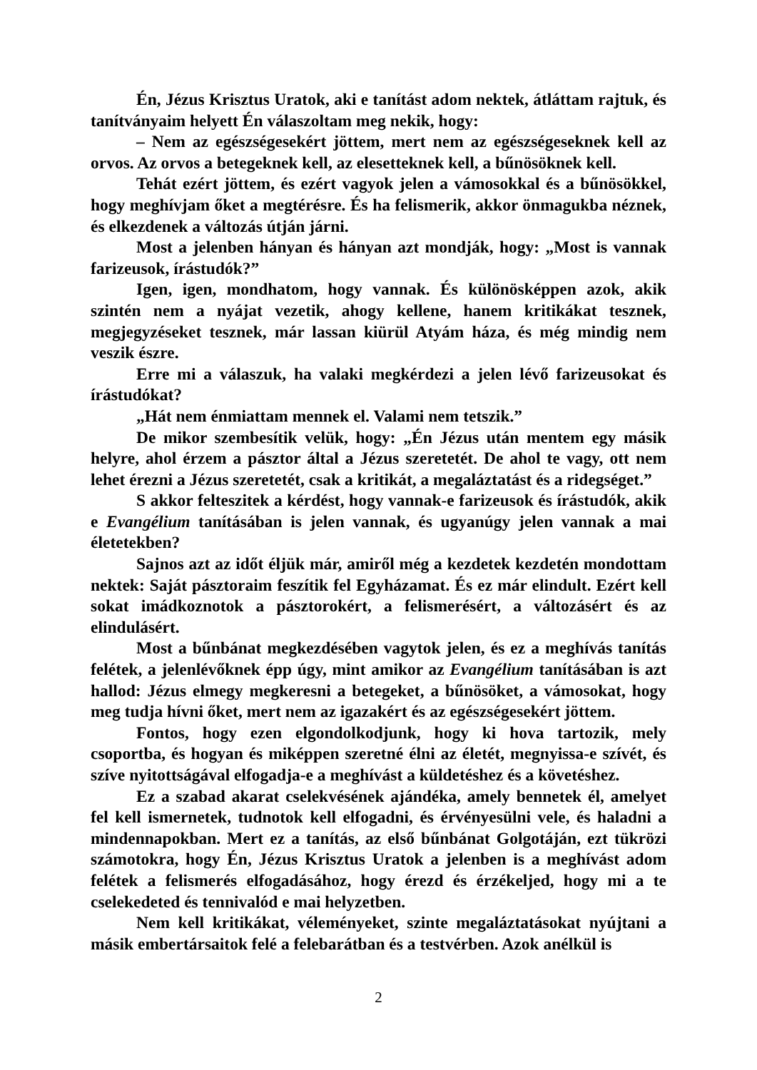Én, Jézus Krisztus Uratok, aki e tanítást adom nektek, átláttam rajtuk, és tanítványaim helyett Én válaszoltam meg nekik, hogy:
– Nem az egészségesekért jöttem, mert nem az egészségeseknek kell az orvos. Az orvos a betegeknek kell, az elesetteknek kell, a bűnösöknek kell.
Tehát ezért jöttem, és ezért vagyok jelen a vámosokkal és a bűnösökkel, hogy meghívjam őket a megtérésre. És ha felismerik, akkor önmagukba néznek, és elkezdenek a változás útján járni.
Most a jelenben hányan és hányan azt mondják, hogy: „Most is vannak farizeusok, írástudók?”
Igen, igen, mondhatom, hogy vannak. És különösképpen azok, akik szintén nem a nyájat vezetik, ahogy kellene, hanem kritikákat tesznek, megjegyzéseket tesznek, már lassan kiürül Atyám háza, és még mindig nem veszik észre.
Erre mi a válaszuk, ha valaki megkérdezi a jelen lévő farizeusokat és írástudókat?
„Hát nem énmiattam mennek el. Valami nem tetszik.”
De mikor szembesítik velük, hogy: „Én Jézus után mentem egy másik helyre, ahol érzem a pásztor által a Jézus szeretetét. De ahol te vagy, ott nem lehet érezni a Jézus szeretetét, csak a kritikát, a megaláztatást és a ridegséget.”
S akkor felteszitek a kérdést, hogy vannak-e farizeusok és írástudók, akik e Evangélium tanításában is jelen vannak, és ugyanúgy jelen vannak a mai életetekben?
Sajnos azt az időt éljük már, amiről még a kezdetek kezdetén mondottam nektek: Saját pásztoraim feszítik fel Egyházamat. És ez már elindult. Ezért kell sokat imádkoznotok a pásztorokért, a felismerésért, a változásért és az elindulásért.
Most a bűnbánat megkezdésében vagytok jelen, és ez a meghívás tanítás felétek, a jelenlévőknek épp úgy, mint amikor az Evangélium tanításában is azt hallod: Jézus elmegy megkeresni a betegeket, a bűnösöket, a vámosokat, hogy meg tudja hívni őket, mert nem az igazakért és az egészségesekért jöttem.
Fontos, hogy ezen elgondolkodjunk, hogy ki hova tartozik, mely csoportba, és hogyan és miképpen szeretné élni az életét, megnyissa-e szívét, és szíve nyitottságával elfogadja-e a meghívást a küldetéshez és a követéshez.
Ez a szabad akarat cselekvésének ajándéka, amely bennetek él, amelyet fel kell ismernetek, tudnotok kell elfogadni, és érvényesülni vele, és haladni a mindennapokban. Mert ez a tanítás, az első bűnbánat Golgotáján, ezt tükrözi számotokra, hogy Én, Jézus Krisztus Uratok a jelenben is a meghívást adom felétek a felismerés elfogadásához, hogy érezd és érzékeljed, hogy mi a te cselekedeted és tennivalód e mai helyzetben.
Nem kell kritikákat, véleményeket, szinte megaláztatásokat nyújtani a másik embertársaitok felé a felebarátban és a testvérben. Azok anélkül is
2